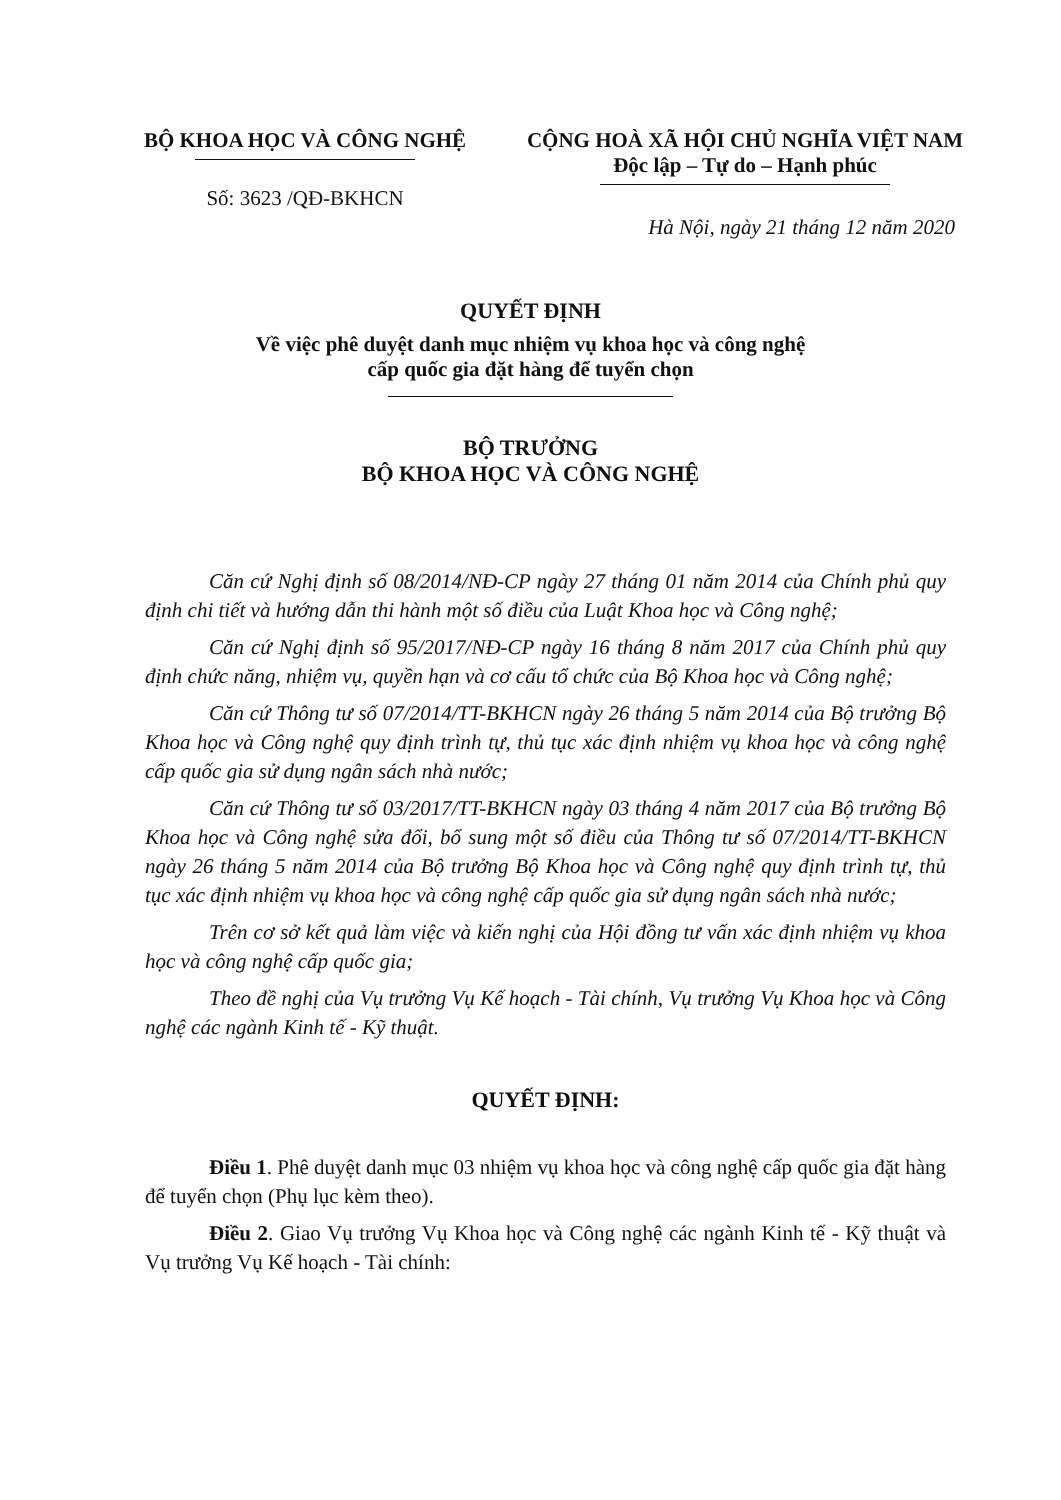BỘ KHOA HỌC VÀ CÔNG NGHỆ
Số: 3623 /QĐ-BKHCN
CỘNG HOÀ XÃ HỘI CHỦ NGHĨA VIỆT NAM
Độc lập – Tự do – Hạnh phúc
Hà Nội, ngày 21 tháng 12 năm 2020
QUYẾT ĐỊNH
Về việc phê duyệt danh mục nhiệm vụ khoa học và công nghệ
cấp quốc gia đặt hàng để tuyển chọn
BỘ TRƯỞNG
BỘ KHOA HỌC VÀ CÔNG NGHỆ
Căn cứ Nghị định số 08/2014/NĐ-CP ngày 27 tháng 01 năm 2014 của Chính phủ quy định chi tiết và hướng dẫn thi hành một số điều của Luật Khoa học và Công nghệ;
Căn cứ Nghị định số 95/2017/NĐ-CP ngày 16 tháng 8 năm 2017 của Chính phủ quy định chức năng, nhiệm vụ, quyền hạn và cơ cấu tổ chức của Bộ Khoa học và Công nghệ;
Căn cứ Thông tư số 07/2014/TT-BKHCN ngày 26 tháng 5 năm 2014 của Bộ trưởng Bộ Khoa học và Công nghệ quy định trình tự, thủ tục xác định nhiệm vụ khoa học và công nghệ cấp quốc gia sử dụng ngân sách nhà nước;
Căn cứ Thông tư số 03/2017/TT-BKHCN ngày 03 tháng 4 năm 2017 của Bộ trưởng Bộ Khoa học và Công nghệ sửa đổi, bổ sung một số điều của Thông tư số 07/2014/TT-BKHCN ngày 26 tháng 5 năm 2014 của Bộ trưởng Bộ Khoa học và Công nghệ quy định trình tự, thủ tục xác định nhiệm vụ khoa học và công nghệ cấp quốc gia sử dụng ngân sách nhà nước;
Trên cơ sở kết quả làm việc và kiến nghị của Hội đồng tư vấn xác định nhiệm vụ khoa học và công nghệ cấp quốc gia;
Theo đề nghị của Vụ trưởng Vụ Kế hoạch - Tài chính, Vụ trưởng Vụ Khoa học và Công nghệ các ngành Kinh tế - Kỹ thuật.
QUYẾT ĐỊNH:
Điều 1. Phê duyệt danh mục 03 nhiệm vụ khoa học và công nghệ cấp quốc gia đặt hàng để tuyển chọn (Phụ lục kèm theo).
Điều 2. Giao Vụ trưởng Vụ Khoa học và Công nghệ các ngành Kinh tế - Kỹ thuật và Vụ trưởng Vụ Kế hoạch - Tài chính: